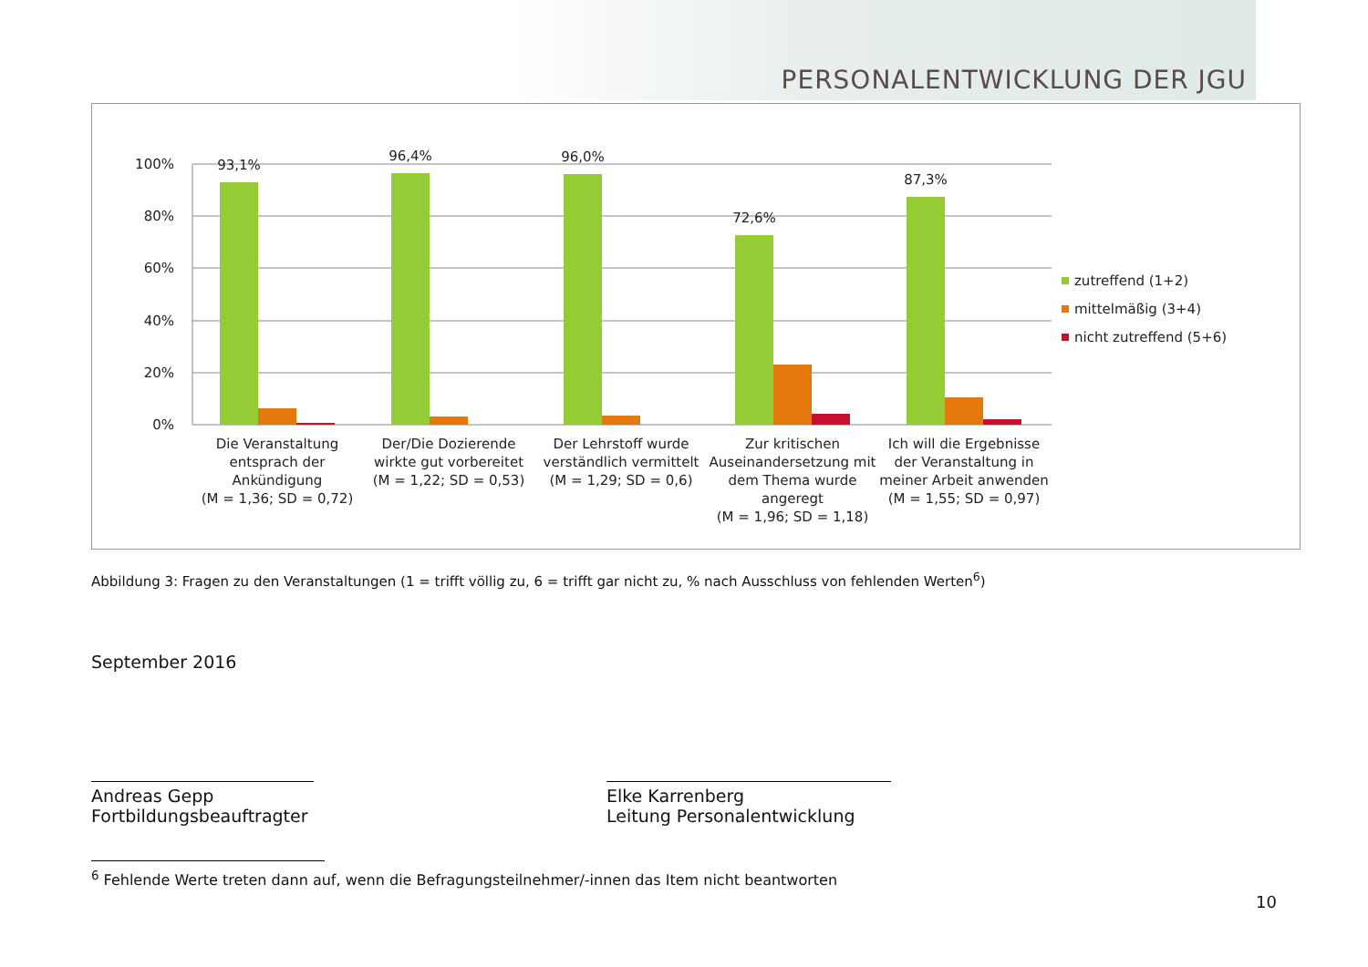PERSONALENTWICKLUNG DER JGU
100%
80%
60%
40%
20%
0%
93,1%
96,4%
96,0%
72,6%
87,3%
Die Veranstaltung
entsprach der
Ankündigung
(M = 1,36; SD = 0,72)
Der/Die Dozierende
wirkte gut vorbereitet
(M = 1,22; SD = 0,53)
Der Lehrstoff wurde
verständlich vermittelt
(M = 1,29; SD = 0,6)
Zur kritischen
Auseinandersetzung mit
dem Thema wurde
angeregt
(M = 1,96; SD = 1,18)
Ich will die Ergebnisse
der Veranstaltung in
meiner Arbeit anwenden
(M = 1,55; SD = 0,97)
zutreffend (1+2)
mittelmäßig (3+4)
nicht zutreffend (5+6)
Abbildung 3: Fragen zu den Veranstaltungen (1 = trifft völlig zu, 6 = trifft gar nicht zu, % nach Ausschluss von fehlenden Werten<sup>6</sup>)
September 2016
Andreas Gepp
Fortbildungsbeauftragter
Elke Karrenberg
Leitung Personalentwicklung
<sup>6</sup> Fehlende Werte treten dann auf, wenn die Befragungsteilnehmer/-innen das Item nicht beantworten
10